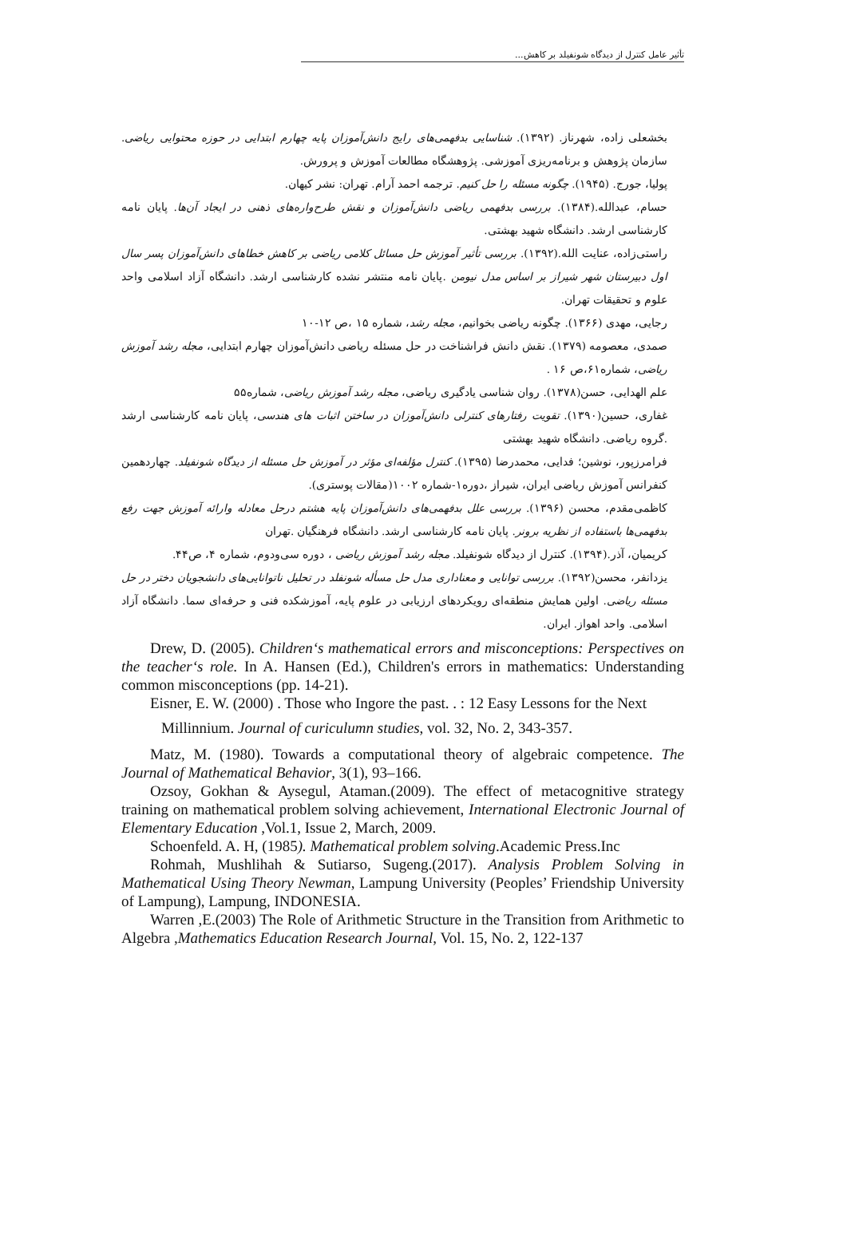تأثیر عامل کنترل از دیدگاه شونفیلد بر کاهش...
بخشعلی زاده، شهرناز. (۱۳۹۲). شناسایی بدفهمی‌های رایج دانش‌آموزان پایه چهارم ابتدایی در حوزه محتوایی ریاضی. سازمان پژوهش و برنامه‌ریزی آموزشی. پژوهشگاه مطالعات آموزش و پرورش.
پولیا، جورج. (۱۹۴۵). چگونه مسئله را حل کنیم. ترجمه احمد آرام. تهران: نشر کیهان.
حسام، عبدالله.(۱۳۸۴). بررسی بدفهمی ریاضی دانش‌آموزان و نقش طرح‌واره‌های ذهنی در ایجاد آن‌ها. پایان نامه کارشناسی ارشد. دانشگاه شهید بهشتی.
راستی‌زاده، عنایت الله.(۱۳۹۲). بررسی تأثیر آموزش حل مسائل کلامی ریاضی بر کاهش خطاهای دانش‌آموزان پسر سال اول دبیرستان شهر شیراز بر اساس مدل نیومن .پایان نامه منتشر نشده کارشناسی ارشد. دانشگاه آزاد اسلامی واحد علوم و تحقیقات تهران.
رجایی، مهدی (۱۳۶۶). چگونه ریاضی بخوانیم، مجله رشد، شماره ۱۵ ،ص ۱۲-۱۰
صمدی، معصومه (۱۳۷۹). نقش دانش فراشناخت در حل مسئله ریاضی دانش‌آموزان چهارم ابتدایی، مجله رشد آموزش ریاضی، شماره۶۱،ص ۱۶ .
علم الهدایی، حسن(۱۳۷۸). روان شناسی یادگیری ریاضی، مجله رشد آموزش ریاضی، شماره۵۵
غفاری، حسین(۱۳۹۰). تقویت رفتارهای کنترلی دانش‌آموزان در ساختن اثبات های هندسی، پایان نامه کارشناسی ارشد .گروه ریاضی. دانشگاه شهید بهشتی
فرامرزپور، نوشین؛ فدایی، محمدرضا (۱۳۹۵). کنترل مؤلفه‌ای مؤثر در آموزش حل مسئله از دیدگاه شونفیلد. چهاردهمین کنفرانس آموزش ریاضی ایران، شیراز ،دوره۱-شماره ۱۰۰۲(مقالات پوستری).
کاظمی‌مقدم، محسن (۱۳۹۶). بررسی علل بدفهمی‌های دانش‌آموزان پایه هشتم درحل معادله وارائه آموزش جهت رفع بدفهمی‌ها باستفاده از نظریه برونر. پایان نامه کارشناسی ارشد. دانشگاه فرهنگیان .تهران
کریمیان، آذر.(۱۳۹۴). کنترل از دیدگاه شونفیلد. مجله رشد آموزش ریاضی ، دوره سی‌ودوم، شماره ۴، ص۴۴.
یزدانفر، محسن(۱۳۹۲). بررسی توانایی و معناداری مدل حل مسأله شونفلد در تحلیل ناتوانایی‌های دانشجویان دختر در حل مسئله ریاضی. اولین همایش منطقه‌ای رویکردهای ارزیابی در علوم پایه، آموزشکده فنی و حرفه‌ای سما. دانشگاه آزاد اسلامی. واحد اهواز. ایران.
Drew, D. (2005). Children‘s mathematical errors and misconceptions: Perspectives on the teacher‘s role. In A. Hansen (Ed.), Children's errors in mathematics: Understanding common misconceptions (pp. 14-21).
Eisner, E. W. (2000) . Those who Ingore the past. . : 12 Easy Lessons for the Next
Millinnium. Journal of curiculumn studies, vol. 32, No. 2, 343-357.
Matz, M. (1980). Towards a computational theory of algebraic competence. The Journal of Mathematical Behavior, 3(1), 93–166.
Ozsoy, Gokhan & Aysegul, Ataman.(2009). The effect of metacognitive strategy training on mathematical problem solving achievement, International Electronic Journal of Elementary Education ,Vol.1, Issue 2, March, 2009.
Schoenfeld. A. H, (1985). Mathematical problem solving.Academic Press.Inc
Rohmah, Mushlihah & Sutiarso, Sugeng.(2017). Analysis Problem Solving in Mathematical Using Theory Newman, Lampung University (Peoples’ Friendship University of Lampung), Lampung, INDONESIA.
Warren ,E.(2003) The Role of Arithmetic Structure in the Transition from Arithmetic to Algebra ,Mathematics Education Research Journal, Vol. 15, No. 2, 122-137